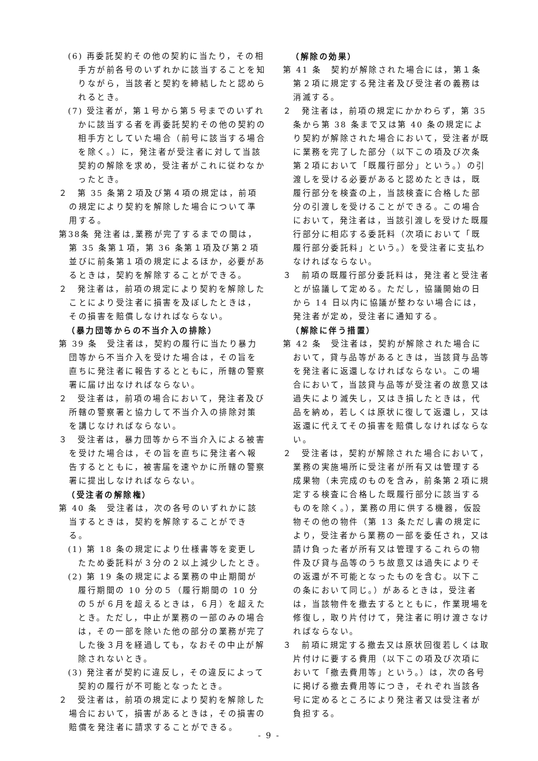(6) 再委託契約その他の契約に当たり，その相手方が前各号のいずれかに該当することを知りながら，当該者と契約を締結したと認められるとき。
(7) 受注者が，第１号から第５号までのいずれかに該当する者を再委託契約その他の契約の相手方としていた場合（前号に該当する場合を除く。）に，発注者が受注者に対して当該契約の解除を求め，受注者がこれに従わなかったとき。
２　第 35 条第２項及び第４項の規定は，前項の規定により契約を解除した場合について準用する。
第38条 発注者は,業務が完了するまでの間は，第 35 条第１項，第 36 条第１項及び第２項並びに前条第１項の規定によるほか，必要があるときは，契約を解除することができる。
２　発注者は，前項の規定により契約を解除したことにより受注者に損害を及ぼしたときは，その損害を賠償しなければならない。
（暴力団等からの不当介入の排除）
第 39 条　受注者は，契約の履行に当たり暴力団等から不当介入を受けた場合は，その旨を直ちに発注者に報告するとともに，所轄の警察署に届け出なければならない。
２　受注者は，前項の場合において，発注者及び所轄の警察署と協力して不当介入の排除対策を講じなければならない。
３　受注者は，暴力団等から不当介入による被害を受けた場合は，その旨を直ちに発注者へ報告するとともに，被害届を速やかに所轄の警察署に提出しなければならない。
（受注者の解除権）
第 40 条　受注者は，次の各号のいずれかに該当するときは，契約を解除することができる。
(1) 第 18 条の規定により仕様書等を変更したため委託料が３分の２以上減少したとき。
(2) 第 19 条の規定による業務の中止期間が履行期間の 10 分の５（履行期間の 10 分の５が６月を超えるときは，６月）を超えたとき。ただし，中止が業務の一部のみの場合は，その一部を除いた他の部分の業務が完了した後３月を経過しても，なおその中止が解除されないとき。
(3) 発注者が契約に違反し，その違反によって契約の履行が不可能となったとき。
２　受注者は，前項の規定により契約を解除した場合において，損害があるときは，その損害の賠償を発注者に請求することができる。
（解除の効果）
第 41 条　契約が解除された場合には，第１条第２項に規定する発注者及び受注者の義務は消滅する。
２　発注者は，前項の規定にかかわらず，第 35 条から第 38 条まで又は第 40 条の規定により契約が解除された場合において，受注者が既に業務を完了した部分（以下この項及び次条第２項において「既履行部分」という。）の引渡しを受ける必要があると認めたときは，既履行部分を検査の上，当該検査に合格した部分の引渡しを受けることができる。この場合において，発注者は，当該引渡しを受けた既履行部分に相応する委託料（次項において「既履行部分委託料」という。）を受注者に支払わなければならない。
３　前項の既履行部分委託料は，発注者と受注者とが協議して定める。ただし，協議開始の日から 14 日以内に協議が整わない場合には，発注者が定め，受注者に通知する。
（解除に伴う措置）
第 42 条　受注者は，契約が解除された場合において，貸与品等があるときは，当該貸与品等を発注者に返還しなければならない。この場合において，当該貸与品等が受注者の故意又は過失により滅失し，又はき損したときは，代品を納め，若しくは原状に復して返還し，又は返還に代えてその損害を賠償しなければならない。
２　受注者は，契約が解除された場合において，業務の実施場所に受注者が所有又は管理する成果物（未完成のものを含み，前条第２項に規定する検査に合格した既履行部分に該当するものを除く。），業務の用に供する機器，仮設物その他の物件（第 13 条ただし書の規定により，受注者から業務の一部を委任され，又は請け負った者が所有又は管理するこれらの物件及び貸与品等のうち故意又は過失によりその返還が不可能となったものを含む。以下この条において同じ。）があるときは，受注者は，当該物件を撤去するとともに，作業現場を修復し，取り片付けて，発注者に明け渡さなければならない。
３　前項に規定する撤去又は原状回復若しくは取片付けに要する費用（以下この項及び次項において「撤去費用等」という。）は，次の各号に掲げる撤去費用等につき，それぞれ当該各号に定めるところにより発注者又は受注者が負担する。
- 9 -